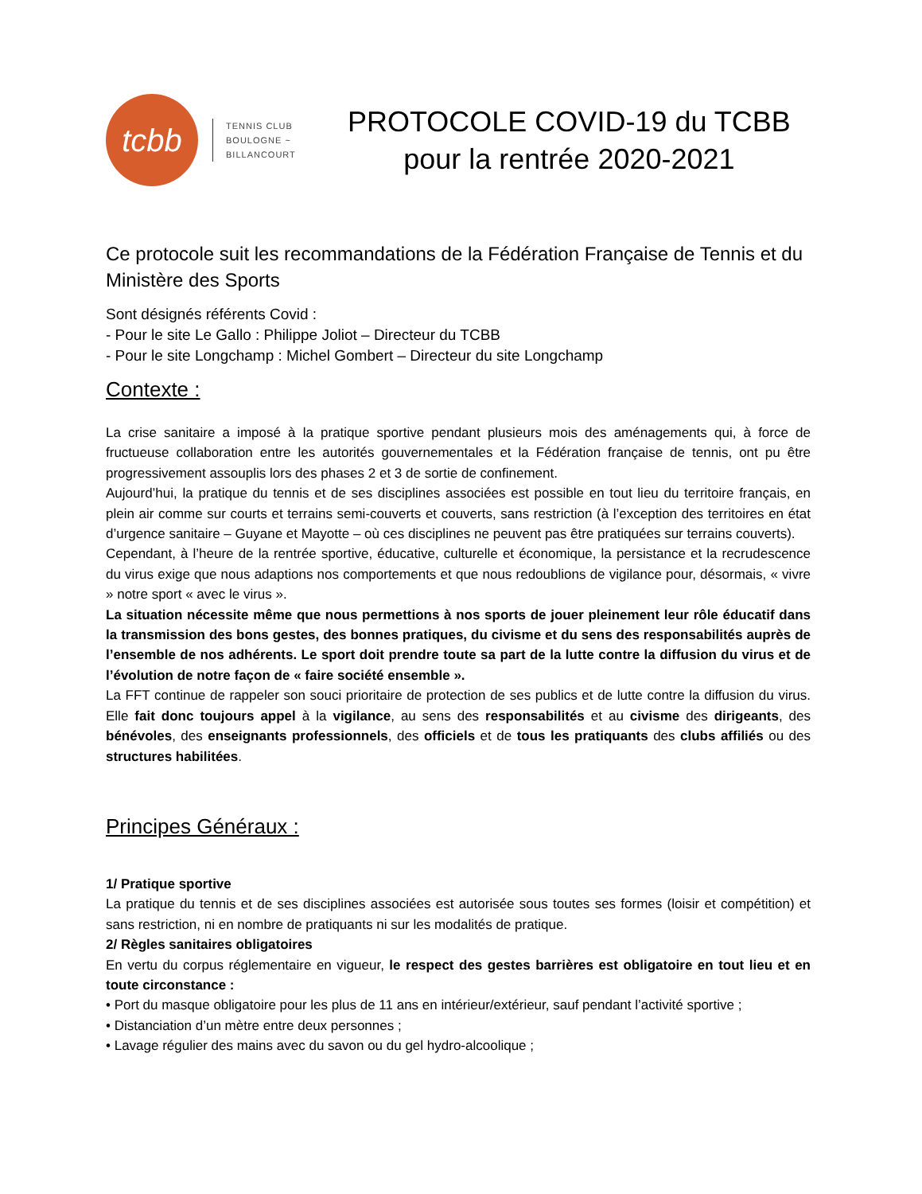tcbb
TENNIS CLUB
BOULOGNE ~
BILLANCOURT
PROTOCOLE COVID-19 du TCBB
pour la rentrée 2020-2021
Ce protocole suit les recommandations de la Fédération Française de Tennis et du Ministère des Sports
Sont désignés référents Covid :
- Pour le site Le Gallo : Philippe Joliot – Directeur du TCBB
- Pour le site Longchamp : Michel Gombert – Directeur du site Longchamp
Contexte :
La crise sanitaire a imposé à la pratique sportive pendant plusieurs mois des aménagements qui, à force de fructueuse collaboration entre les autorités gouvernementales et la Fédération française de tennis, ont pu être progressivement assouplis lors des phases 2 et 3 de sortie de confinement.
Aujourd’hui, la pratique du tennis et de ses disciplines associées est possible en tout lieu du territoire français, en plein air comme sur courts et terrains semi-couverts et couverts, sans restriction (à l’exception des territoires en état d’urgence sanitaire – Guyane et Mayotte – où ces disciplines ne peuvent pas être pratiquées sur terrains couverts).
Cependant, à l’heure de la rentrée sportive, éducative, culturelle et économique, la persistance et la recrudescence du virus exige que nous adaptions nos comportements et que nous redoublions de vigilance pour, désormais, « vivre » notre sport « avec le virus ».
La situation nécessite même que nous permettions à nos sports de jouer pleinement leur rôle éducatif dans la transmission des bons gestes, des bonnes pratiques, du civisme et du sens des responsabilités auprès de l’ensemble de nos adhérents. Le sport doit prendre toute sa part de la lutte contre la diffusion du virus et de l’évolution de notre façon de « faire société ensemble ».
La FFT continue de rappeler son souci prioritaire de protection de ses publics et de lutte contre la diffusion du virus. Elle fait donc toujours appel à la vigilance, au sens des responsabilités et au civisme des dirigeants, des bénévoles, des enseignants professionnels, des officiels et de tous les pratiquants des clubs affiliés ou des structures habilitées.
Principes Généraux :
1/ Pratique sportive
La pratique du tennis et de ses disciplines associées est autorisée sous toutes ses formes (loisir et compétition) et sans restriction, ni en nombre de pratiquants ni sur les modalités de pratique.
2/ Règles sanitaires obligatoires
En vertu du corpus réglementaire en vigueur, le respect des gestes barrières est obligatoire en tout lieu et en toute circonstance :
• Port du masque obligatoire pour les plus de 11 ans en intérieur/extérieur, sauf pendant l’activité sportive ;
• Distanciation d’un mètre entre deux personnes ;
• Lavage régulier des mains avec du savon ou du gel hydro-alcoolique ;